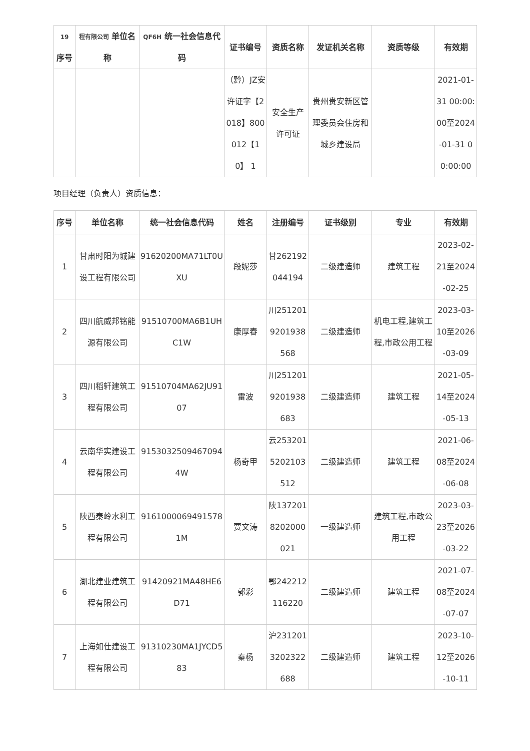| 19 序号 | 程有限公司 单位名称 | QF6H 统一社会信息代码 | 证书编号 | 资质名称 | 发证机关名称 | 资质等级 | 有效期 |
| --- | --- | --- | --- | --- | --- | --- | --- |
| | | | （黔）JZ安许证字【2018】800012【10】 1 | 安全生产许可证 | 贵州贵安新区管理委员会住房和城乡建设局 | | 2021-01-31 00:00:00至2024-01-31 00:00:00 |
项目经理（负责人）资质信息：
| 序号 | 单位名称 | 统一社会信息代码 | 姓名 | 注册编号 | 证书级别 | 专业 | 有效期 |
| --- | --- | --- | --- | --- | --- | --- | --- |
| 1 | 甘肃时阳为城建设工程有限公司 | 91620200MA71LT0UXU | 段妮莎 | 甘262192044194 | 二级建造师 | 建筑工程 | 2023-02-21至2024-02-25 |
| 2 | 四川航威邦铭能源有限公司 | 91510700MA6B1UHC1W | 康厚春 | 川2512019201938568 | 二级建造师 | 机电工程,建筑工程,市政公用工程 | 2023-03-10至2026-03-09 |
| 3 | 四川稻轩建筑工程有限公司 | 91510704MA62JU9107 | 雷波 | 川2512019201938683 | 二级建造师 | 建筑工程 | 2021-05-14至2024-05-13 |
| 4 | 云南华实建设工程有限公司 | 91530325094670944W | 杨奇甲 | 云2532015202103512 | 二级建造师 | 建筑工程 | 2021-06-08至2024-06-08 |
| 5 | 陕西秦岭水利工程有限公司 | 91610000694915781M | 贾文涛 | 陕1372018202000021 | 一级建造师 | 建筑工程,市政公用工程 | 2023-03-23至2026-03-22 |
| 6 | 湖北建业建筑工程有限公司 | 91420921MA48HE6D71 | 郭彩 | 鄂242212116220 | 二级建造师 | 建筑工程 | 2021-07-08至2024-07-07 |
| 7 | 上海如仕建设工程有限公司 | 91310230MA1JYCD583 | 秦杨 | 沪2312013202322688 | 二级建造师 | 建筑工程 | 2023-10-12至2026-10-11 |